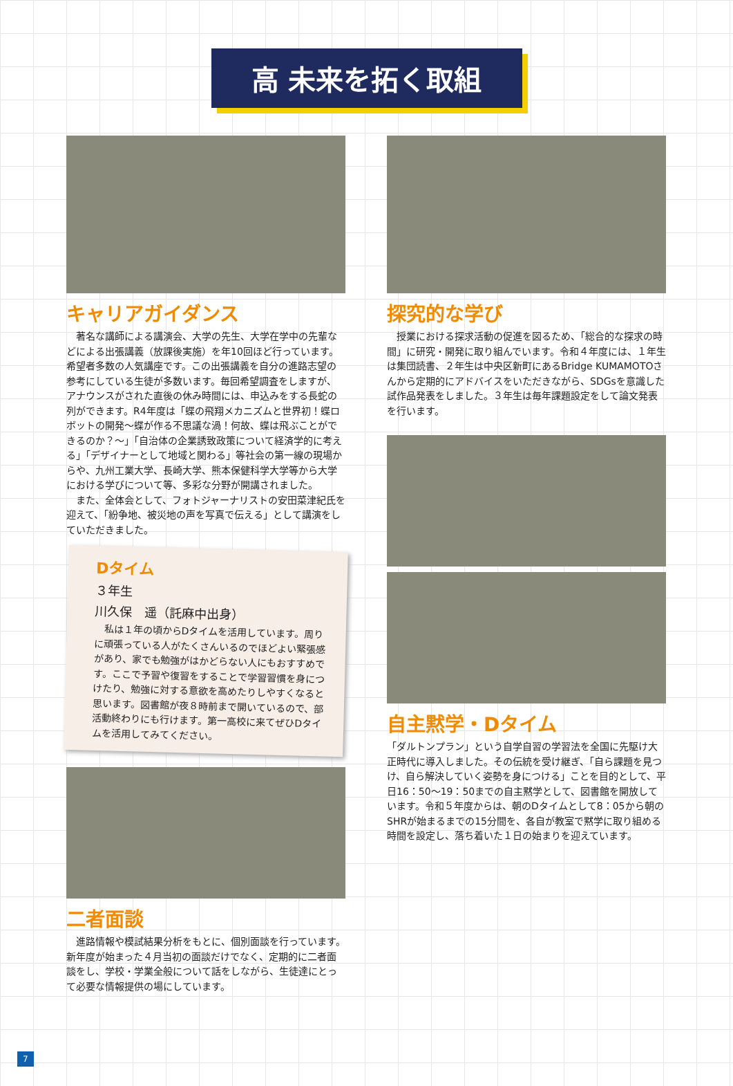高 未来を拓く取組
キャリアガイダンス
　著名な講師による講演会、大学の先生、大学在学中の先輩などによる出張講義（放課後実施）を年10回ほど行っています。希望者多数の人気講座です。この出張講義を自分の進路志望の参考にしている生徒が多数います。毎回希望調査をしますが、アナウンスがされた直後の休み時間には、申込みをする長蛇の列ができます。R4年度は「蝶の飛翔メカニズムと世界初！蝶ロボットの開発～蝶が作る不思議な渦！何故、蝶は飛ぶことができるのか？～」「自治体の企業誘致政策について経済学的に考える」「デザイナーとして地域と関わる」等社会の第一線の現場からや、九州工業大学、長崎大学、熊本保健科学大学等から大学における学びについて等、多彩な分野が開講されました。
　また、全体会として、フォトジャーナリストの安田菜津紀氏を迎えて、「紛争地、被災地の声を写真で伝える」として講演をしていただきました。
Dタイム
３年生
川久保　遥（託麻中出身）
　私は１年の頃からDタイムを活用しています。周りに頑張っている人がたくさんいるのでほどよい緊張感があり、家でも勉強がはかどらない人にもおすすめです。ここで予習や復習をすることで学習習慣を身につけたり、勉強に対する意欲を高めたりしやすくなると思います。図書館が夜８時前まで開いているので、部活動終わりにも行けます。第一高校に来てぜひDタイムを活用してみてください。
二者面談
　進路情報や模試結果分析をもとに、個別面談を行っています。新年度が始まった４月当初の面談だけでなく、定期的に二者面談をし、学校・学業全般について話をしながら、生徒達にとって必要な情報提供の場にしています。
探究的な学び
　授業における探求活動の促進を図るため、「総合的な探求の時間」に研究・開発に取り組んでいます。令和４年度には、１年生は集団読書、２年生は中央区新町にあるBridge KUMAMOTOさんから定期的にアドバイスをいただきながら、SDGsを意識した試作品発表をしました。３年生は毎年課題設定をして論文発表を行います。
自主黙学・Dタイム
「ダルトンプラン」という自学自習の学習法を全国に先駆け大正時代に導入しました。その伝統を受け継ぎ、「自ら課題を見つけ、自ら解決していく姿勢を身につける」ことを目的として、平日16：50～19：50までの自主黙学として、図書館を開放しています。令和５年度からは、朝のDタイムとして8：05から朝のSHRが始まるまでの15分間を、各自が教室で黙学に取り組める時間を設定し、落ち着いた１日の始まりを迎えています。
7